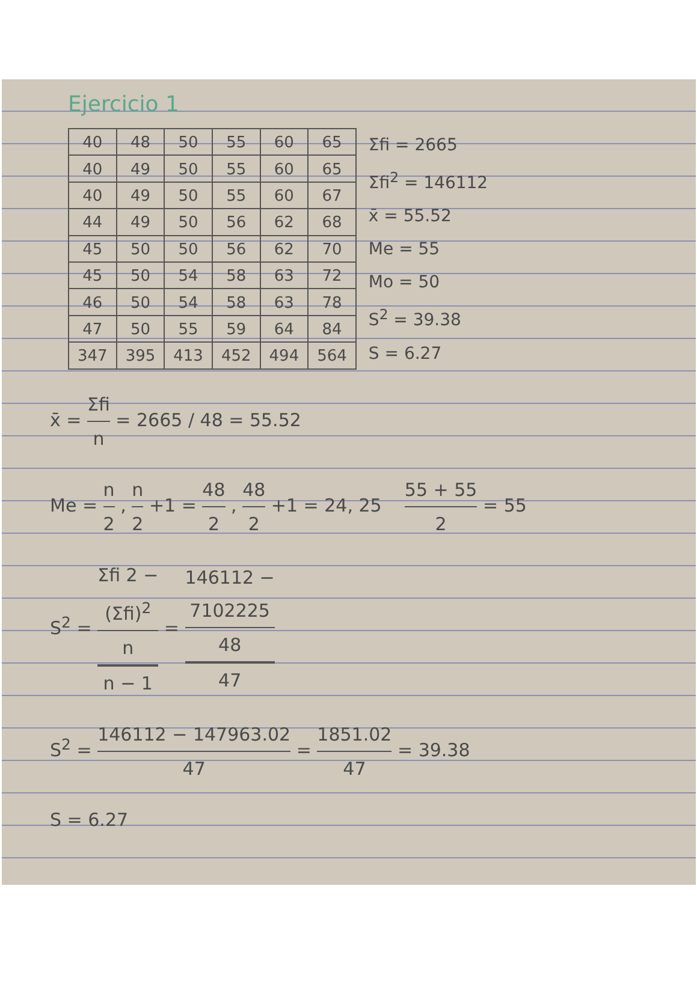Ejercicio 1
| 40 | 48 | 50 | 55 | 60 | 65 |
| 40 | 49 | 50 | 55 | 60 | 65 |
| 40 | 49 | 50 | 55 | 60 | 67 |
| 44 | 49 | 50 | 56 | 62 | 68 |
| 45 | 50 | 50 | 56 | 62 | 70 |
| 45 | 50 | 54 | 58 | 63 | 72 |
| 46 | 50 | 54 | 58 | 63 | 78 |
| 47 | 50 | 55 | 59 | 64 | 84 |
| 347 | 395 | 413 | 452 | 494 | 564 |
Σfi = 2665
Σfi<sup>2</sup> = 146112
x̄ = 55.52
Me = 55
Mo = 50
S<sup>2</sup> = 39.38
S = 6.27
x̄ = Σfi n = 2665 / 48 = 55.52
Me = n 2 , n 2 +1 = 48 2 , 48 2 +1 = 24, 25 55 + 55 2 = 55
S<sup>2</sup> = Σfi 2 −
(Σfi)<sup>2</sup>
n n − 1 = 146112 −
7102225
48 47
S<sup>2</sup> = 146112 − 147963.02 47 = 1851.02 47 = 39.38
S = 6.27